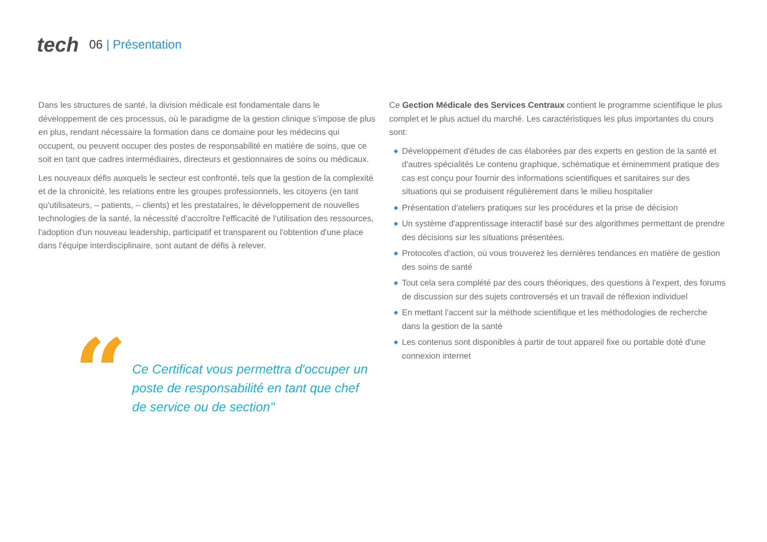tech
06 | Présentation
Dans les structures de santé, la division médicale est fondamentale dans le développement de ces processus, où le paradigme de la gestion clinique s'impose de plus en plus, rendant nécessaire la formation dans ce domaine pour les médecins qui occupent, ou peuvent occuper des postes de responsabilité en matière de soins, que ce soit en tant que cadres intermédiaires, directeurs et gestionnaires de soins ou médicaux.
Les nouveaux défis auxquels le secteur est confronté, tels que la gestion de la complexité et de la chronicité, les relations entre les groupes professionnels, les citoyens (en tant qu'utilisateurs, – patients, – clients) et les prestataires, le développement de nouvelles technologies de la santé, la nécessité d'accroître l'efficacité de l'utilisation des ressources, l'adoption d'un nouveau leadership, participatif et transparent ou l'obtention d'une place dans l'équipe interdisciplinaire, sont autant de défis à relever.
“
Ce Certificat vous permettra d'occuper un poste de responsabilité en tant que chef de service ou de section"
Ce Gection Médicale des Services Centraux contient le programme scientifique le plus complet et le plus actuel du marché. Les caractéristiques les plus importantes du cours sont:
◆ Développement d'études de cas élaborées par des experts en gestion de la santé et d'autres spécialités Le contenu graphique, schématique et éminemment pratique des cas est conçu pour fournir des informations scientifiques et sanitaires sur des situations qui se produisent régulièrement dans le milieu hospitalier
◆ Présentation d'ateliers pratiques sur les procédures et la prise de décision
◆ Un système d'apprentissage interactif basé sur des algorithmes permettant de prendre des décisions sur les situations présentées.
◆ Protocoles d'action, où vous trouverez les dernières tendances en matière de gestion des soins de santé
◆ Tout cela sera complété par des cours théoriques, des questions à l'expert, des forums de discussion sur des sujets controversés et un travail de réflexion individuel
◆ En mettant l'accent sur la méthode scientifique et les méthodologies de recherche dans la gestion de la santé
◆ Les contenus sont disponibles à partir de tout appareil fixe ou portable doté d'une connexion internet